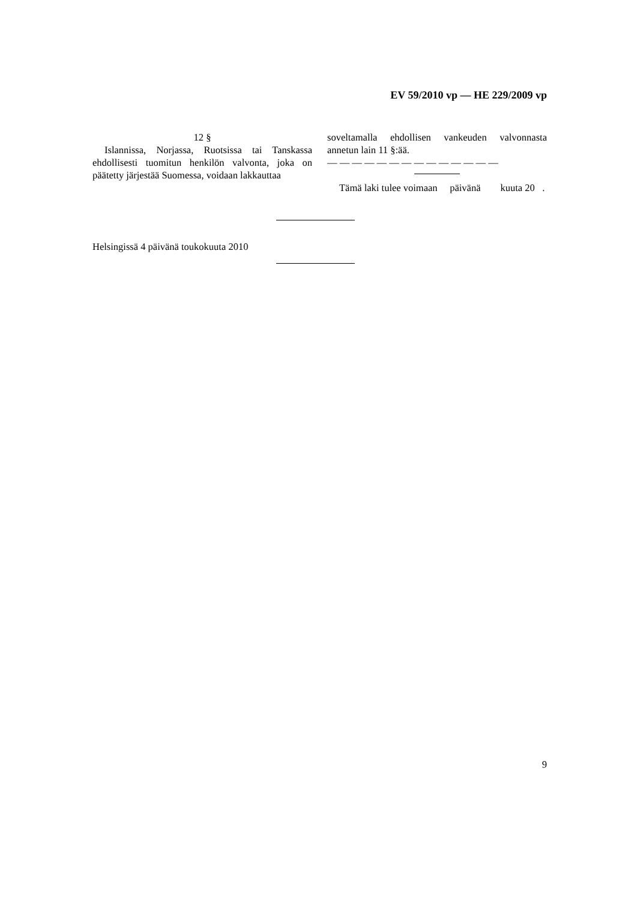EV 59/2010 vp — HE 229/2009 vp
12 §
Islannissa, Norjassa, Ruotsissa tai Tanskassa ehdollisesti tuomitun henkilön valvonta, joka on päätetty järjestää Suomessa, voidaan lakkauttaa
soveltamalla ehdollisen vankeuden valvonnasta annetun lain 11 §:ää.
— — — — — — — — — — — — — —
Tämä laki tulee voimaan päivänä kuuta 20 .
Helsingissä 4 päivänä toukokuuta 2010
9